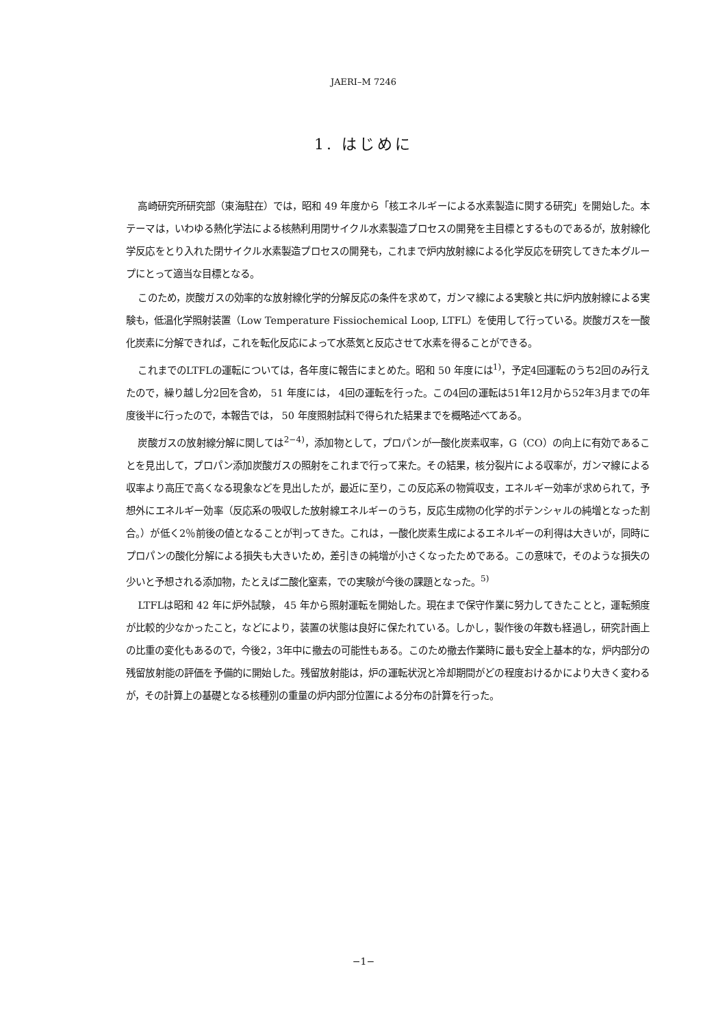JAERI–M 7246
1. はじめに
高崎研究所研究部（東海駐在）では，昭和 49 年度から「核エネルギーによる水素製造に関する研究」を開始した。本テーマは，いわゆる熱化学法による核熱利用閉サイクル水素製造プロセスの開発を主目標とするものであるが，放射線化学反応をとり入れた閉サイクル水素製造プロセスの開発も，これまで炉内放射線による化学反応を研究してきた本グループにとって適当な目標となる。
このため，炭酸ガスの効率的な放射線化学的分解反応の条件を求めて，ガンマ線による実験と共に炉内放射線による実験も，低温化学照射装置（Low Temperature Fissiochemical Loop, LTFL）を使用して行っている。炭酸ガスを一酸化炭素に分解できれば，これを転化反応によって水蒸気と反応させて水素を得ることができる。
これまでのLTFLの運転については，各年度に報告にまとめた。昭和 50 年度には<sup>1)</sup>，予定4回運転のうち2回のみ行えたので，繰り越し分2回を含め， 51 年度には， 4回の運転を行った。この4回の運転は51年12月から52年3月までの年度後半に行ったので，本報告では， 50 年度照射試料で得られた結果までを概略述べてある。
炭酸ガスの放射線分解に関しては<sup>2−4)</sup>，添加物として，プロパンが一酸化炭素収率，G（CO）の向上に有効であることを見出して，プロパン添加炭酸ガスの照射をこれまで行って来た。その結果，核分裂片による収率が，ガンマ線による収率より高圧で高くなる現象などを見出したが，最近に至り，この反応系の物質収支，エネルギー効率が求められて，予想外にエネルギー効率（反応系の吸収した放射線エネルギーのうち，反応生成物の化学的ポテンシャルの純増となった割合。）が低く2％前後の値となることが判ってきた。これは，一酸化炭素生成によるエネルギーの利得は大きいが，同時にプロパンの酸化分解による損失も大きいため，差引きの純増が小さくなったためである。この意味で，そのような損失の少いと予想される添加物，たとえば二酸化窒素，での実験が今後の課題となった。<sup>5)</sup>
LTFLは昭和 42 年に炉外試験， 45 年から照射運転を開始した。現在まで保守作業に努力してきたことと，運転頻度が比較的少なかったこと，などにより，装置の状態は良好に保たれている。しかし，製作後の年数も経過し，研究計画上の比重の変化もあるので，今後2，3年中に撤去の可能性もある。このため撤去作業時に最も安全上基本的な，炉内部分の残留放射能の評価を予備的に開始した。残留放射能は，炉の運転状況と冷却期間がどの程度おけるかにより大きく変わるが，その計算上の基礎となる核種別の重量の炉内部分位置による分布の計算を行った。
−1−